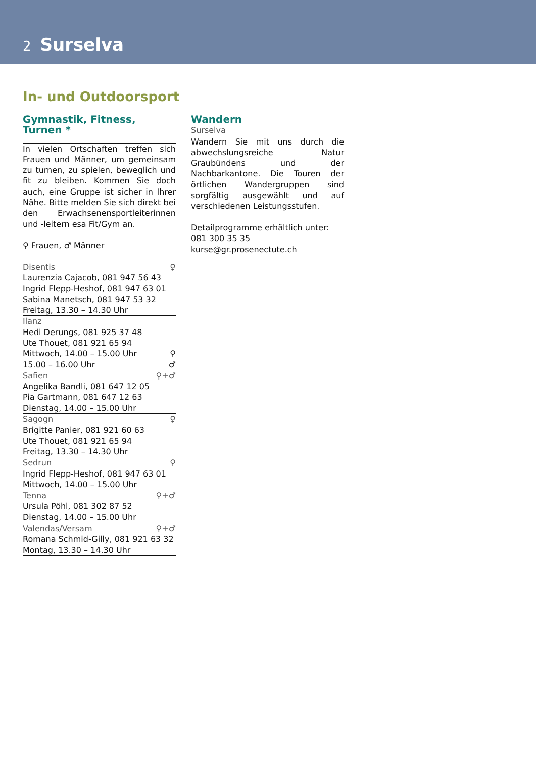2 Surselva
In- und Outdoorsport
Gymnastik, Fitness, Turnen *
In vielen Ortschaften treffen sich Frauen und Männer, um gemeinsam zu turnen, zu spielen, beweglich und fit zu bleiben. Kommen Sie doch auch, eine Gruppe ist sicher in Ihrer Nähe. Bitte melden Sie sich direkt bei den Erwachsenensportleiterinnen und -leitern esa Fit/Gym an.
♀ Frauen, ♂ Männer
Disentis ♀
Laurenzia Cajacob, 081 947 56 43
Ingrid Flepp-Heshof, 081 947 63 01
Sabina Manetsch, 081 947 53 32
Freitag, 13.30 – 14.30 Uhr
Ilanz
Hedi Derungs, 081 925 37 48
Ute Thouet, 081 921 65 94
Mittwoch, 14.00 – 15.00 Uhr ♀
15.00 – 16.00 Uhr ♂
Safien ♀+♂
Angelika Bandli, 081 647 12 05
Pia Gartmann, 081 647 12 63
Dienstag, 14.00 – 15.00 Uhr
Sagogn ♀
Brigitte Panier, 081 921 60 63
Ute Thouet, 081 921 65 94
Freitag, 13.30 – 14.30 Uhr
Sedrun ♀
Ingrid Flepp-Heshof, 081 947 63 01
Mittwoch, 14.00 – 15.00 Uhr
Tenna ♀+♂
Ursula Pöhl, 081 302 87 52
Dienstag, 14.00 – 15.00 Uhr
Valendas/Versam ♀+♂
Romana Schmid-Gilly, 081 921 63 32
Montag, 13.30 – 14.30 Uhr
Wandern
Surselva
Wandern Sie mit uns durch die abwechslungsreiche Natur Graubündens und der Nachbarkantone. Die Touren der örtlichen Wandergruppen sind sorgfältig ausgewählt und auf verschiedenen Leistungsstufen.
Detailprogramme erhältlich unter:
081 300 35 35
kurse@gr.prosenectute.ch